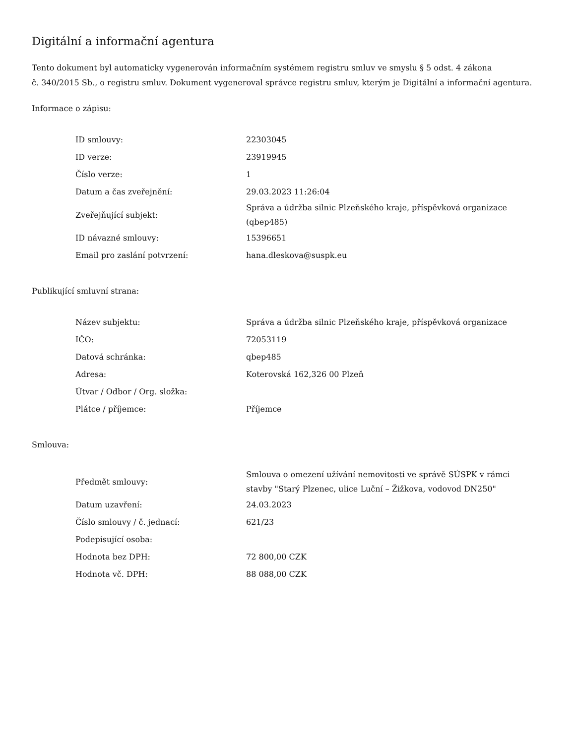Digitální a informační agentura
Tento dokument byl automaticky vygenerován informačním systémem registru smluv ve smyslu § 5 odst. 4 zákona
č. 340/2015 Sb., o registru smluv. Dokument vygeneroval správce registru smluv, kterým je Digitální a informační agentura.
Informace o zápisu:
| ID smlouvy: | 22303045 |
| ID verze: | 23919945 |
| Číslo verze: | 1 |
| Datum a čas zveřejnění: | 29.03.2023 11:26:04 |
| Zveřejňující subjekt: | Správa a údržba silnic Plzeňského kraje, příspěvková organizace (qbep485) |
| ID návazné smlouvy: | 15396651 |
| Email pro zaslání potvrzení: | hana.dleskova@suspk.eu |
Publikující smluvní strana:
| Název subjektu: | Správa a údržba silnic Plzeňského kraje, příspěvková organizace |
| IČO: | 72053119 |
| Datová schránka: | qbep485 |
| Adresa: | Koterovská 162,326 00 Plzeň |
| Útvar / Odbor / Org. složka: | |
| Plátce / příjemce: | Příjemce |
Smlouva:
| Předmět smlouvy: | Smlouva o omezení užívání nemovitosti ve správě SÚSPK v rámci stavby "Starý Plzenec, ulice Luční – Žižkova, vodovod DN250" |
| Datum uzavření: | 24.03.2023 |
| Číslo smlouvy / č. jednací: | 621/23 |
| Podepisující osoba: | |
| Hodnota bez DPH: | 72 800,00 CZK |
| Hodnota vč. DPH: | 88 088,00 CZK |